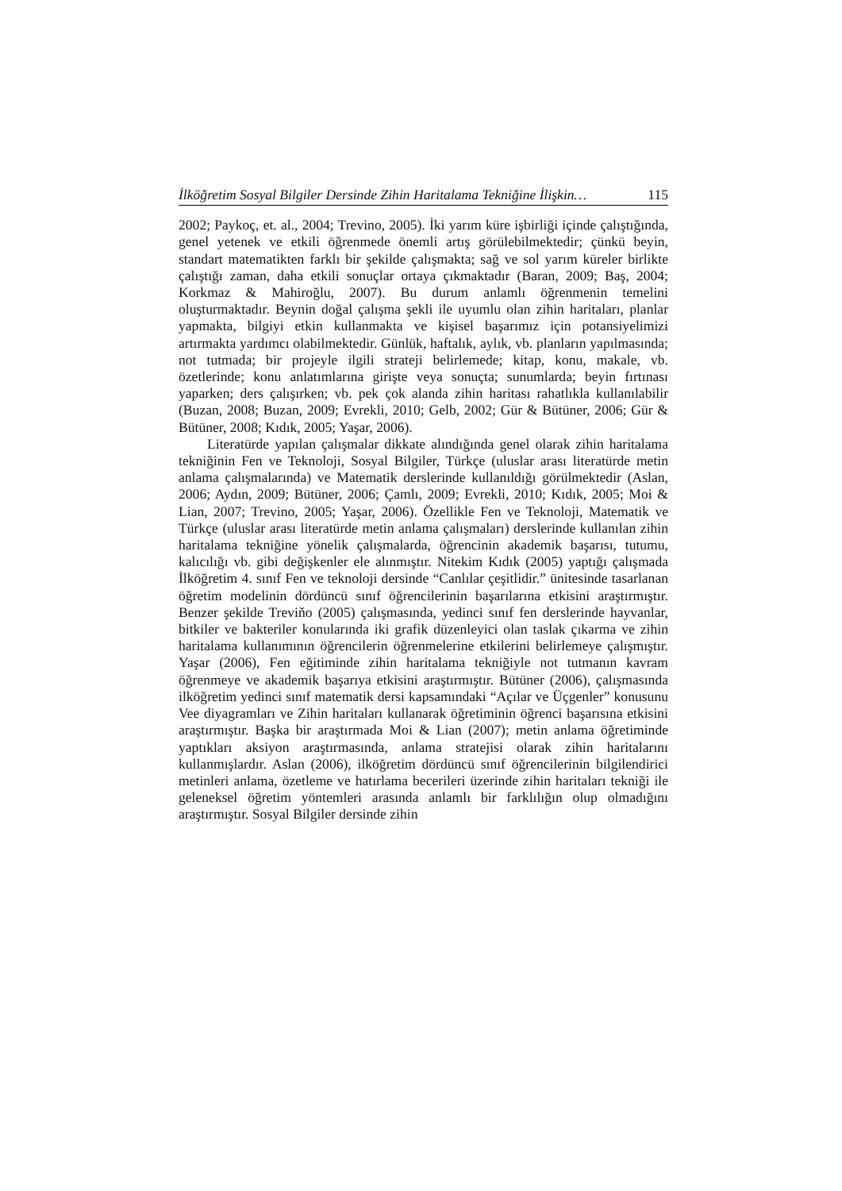İlköğretim Sosyal Bilgiler Dersinde Zihin Haritalama Tekniğine İlişkin… 115
2002; Paykoç, et. al., 2004; Trevino, 2005). İki yarım küre işbirliği içinde çalıştığında, genel yetenek ve etkili öğrenmede önemli artış görülebilmektedir; çünkü beyin, standart matematikten farklı bir şekilde çalışmakta; sağ ve sol yarım küreler birlikte çalıştığı zaman, daha etkili sonuçlar ortaya çıkmaktadır (Baran, 2009; Baş, 2004; Korkmaz & Mahiroğlu, 2007). Bu durum anlamlı öğrenmenin temelini oluşturmaktadır. Beynin doğal çalışma şekli ile uyumlu olan zihin haritaları, planlar yapmakta, bilgiyi etkin kullanmakta ve kişisel başarımız için potansiyelimizi artırmakta yardımcı olabilmektedir. Günlük, haftalık, aylık, vb. planların yapılmasında; not tutmada; bir projeyle ilgili strateji belirlemede; kitap, konu, makale, vb. özetlerinde; konu anlatımlarına girişte veya sonuçta; sunumlarda; beyin fırtınası yaparken; ders çalışırken; vb. pek çok alanda zihin haritası rahatlıkla kullanılabilir (Buzan, 2008; Buzan, 2009; Evrekli, 2010; Gelb, 2002; Gür & Bütüner, 2006; Gür & Bütüner, 2008; Kıdık, 2005; Yaşar, 2006).
Literatürde yapılan çalışmalar dikkate alındığında genel olarak zihin haritalama tekniğinin Fen ve Teknoloji, Sosyal Bilgiler, Türkçe (uluslar arası literatürde metin anlama çalışmalarında) ve Matematik derslerinde kullanıldığı görülmektedir (Aslan, 2006; Aydın, 2009; Bütüner, 2006; Çamlı, 2009; Evrekli, 2010; Kıdık, 2005; Moi & Lian, 2007; Trevino, 2005; Yaşar, 2006). Özellikle Fen ve Teknoloji, Matematik ve Türkçe (uluslar arası literatürde metin anlama çalışmaları) derslerinde kullanılan zihin haritalama tekniğine yönelik çalışmalarda, öğrencinin akademik başarısı, tutumu, kalıcılığı vb. gibi değişkenler ele alınmıştır. Nitekim Kıdık (2005) yaptığı çalışmada İlköğretim 4. sınıf Fen ve teknoloji dersinde “Canlılar çeşitlidir.” ünitesinde tasarlanan öğretim modelinin dördüncü sınıf öğrencilerinin başarılarına etkisini araştırmıştır. Benzer şekilde Treviňo (2005) çalışmasında, yedinci sınıf fen derslerinde hayvanlar, bitkiler ve bakteriler konularında iki grafik düzenleyici olan taslak çıkarma ve zihin haritalama kullanımının öğrencilerin öğrenmelerine etkilerini belirlemeye çalışmıştır. Yaşar (2006), Fen eğitiminde zihin haritalama tekniğiyle not tutmanın kavram öğrenmeye ve akademik başarıya etkisini araştırmıştır. Bütüner (2006), çalışmasında ilköğretim yedinci sınıf matematik dersi kapsamındaki “Açılar ve Üçgenler” konusunu Vee diyagramları ve Zihin haritaları kullanarak öğretiminin öğrenci başarısına etkisini araştırmıştır. Başka bir araştırmada Moi & Lian (2007); metin anlama öğretiminde yaptıkları aksiyon araştırmasında, anlama stratejisi olarak zihin haritalarını kullanmışlardır. Aslan (2006), ilköğretim dördüncü sınıf öğrencilerinin bilgilendirici metinleri anlama, özetleme ve hatırlama becerileri üzerinde zihin haritaları tekniği ile geleneksel öğretim yöntemleri arasında anlamlı bir farklılığın olup olmadığını araştırmıştır. Sosyal Bilgiler dersinde zihin